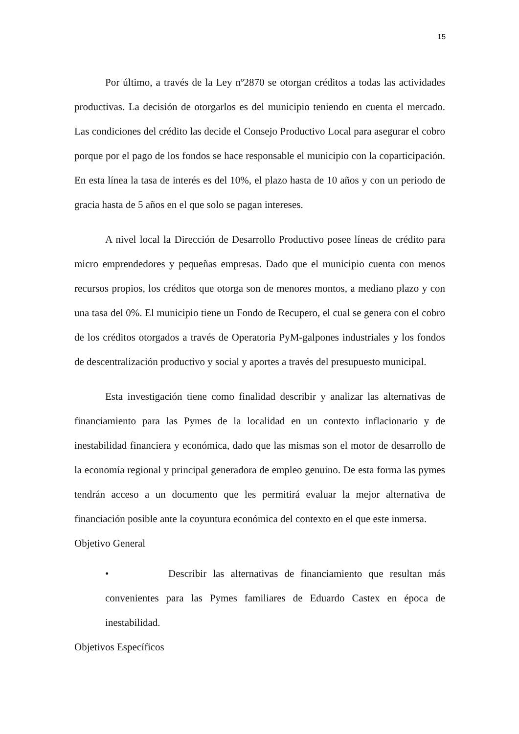15
Por último, a través de la Ley nº2870 se otorgan créditos a todas las actividades productivas. La decisión de otorgarlos es del municipio teniendo en cuenta el mercado. Las condiciones del crédito las decide el Consejo Productivo Local para asegurar el cobro porque por el pago de los fondos se hace responsable el municipio con la coparticipación. En esta línea la tasa de interés es del 10%, el plazo hasta de 10 años y con un periodo de gracia hasta de 5 años en el que solo se pagan intereses.
A nivel local la Dirección de Desarrollo Productivo posee líneas de crédito para micro emprendedores y pequeñas empresas. Dado que el municipio cuenta con menos recursos propios, los créditos que otorga son de menores montos, a mediano plazo y con una tasa del 0%. El municipio tiene un Fondo de Recupero, el cual se genera con el cobro de los créditos otorgados a través de Operatoria PyM-galpones industriales y los fondos de descentralización productivo y social y aportes a través del presupuesto municipal.
Esta investigación tiene como finalidad describir y analizar las alternativas de financiamiento para las Pymes de la localidad en un contexto inflacionario y de inestabilidad financiera y económica, dado que las mismas son el motor de desarrollo de la economía regional y principal generadora de empleo genuino. De esta forma las pymes tendrán acceso a un documento que les permitirá evaluar la mejor alternativa de financiación posible ante la coyuntura económica del contexto en el que este inmersa.
Objetivo General
• Describir las alternativas de financiamiento que resultan más convenientes para las Pymes familiares de Eduardo Castex en época de inestabilidad.
Objetivos Específicos